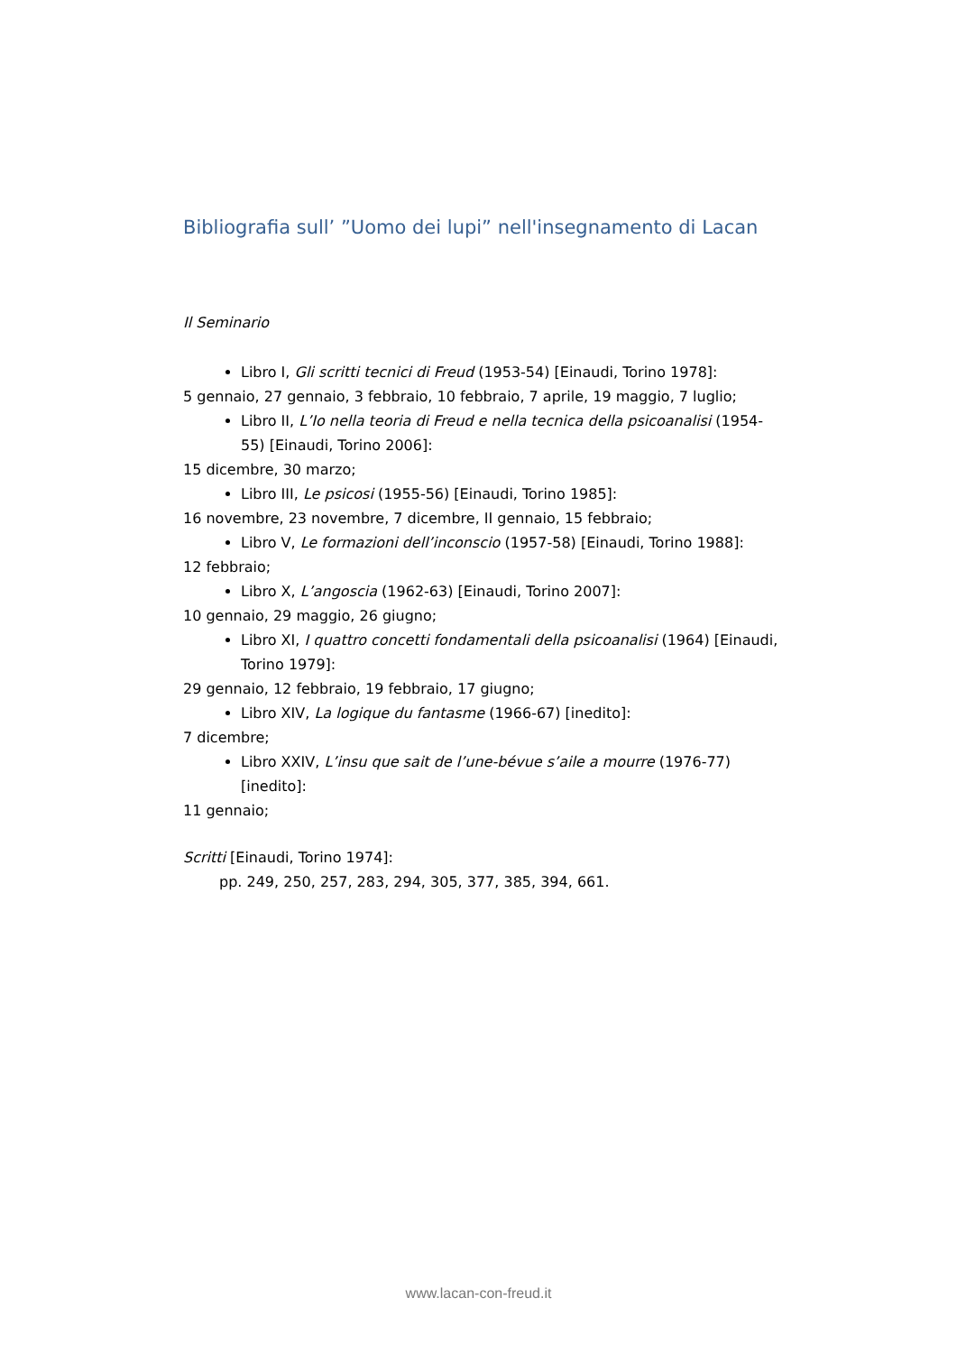Bibliografia sull’ ”Uomo dei lupi” nell'insegnamento di Lacan
Il Seminario
Libro I, Gli scritti tecnici di Freud (1953-54) [Einaudi, Torino 1978]:
5 gennaio, 27 gennaio, 3 febbraio, 10 febbraio, 7 aprile, 19 maggio, 7 luglio;
Libro II, L’Io nella teoria di Freud e nella tecnica della psicoanalisi (1954-55) [Einaudi, Torino 2006]:
15 dicembre, 30 marzo;
Libro III, Le psicosi (1955-56) [Einaudi, Torino 1985]:
16 novembre, 23 novembre, 7 dicembre, II gennaio, 15 febbraio;
Libro V, Le formazioni dell’inconscio (1957-58) [Einaudi, Torino 1988]:
12 febbraio;
Libro X, L’angoscia (1962-63) [Einaudi, Torino 2007]:
10 gennaio, 29 maggio, 26 giugno;
Libro XI, I quattro concetti fondamentali della psicoanalisi (1964) [Einaudi, Torino 1979]:
29 gennaio, 12 febbraio, 19 febbraio, 17 giugno;
Libro XIV, La logique du fantasme (1966-67) [inedito]:
7 dicembre;
Libro XXIV, L’insu que sait de l’une-bévue s’aile a mourre (1976-77) [inedito]:
11 gennaio;
Scritti [Einaudi, Torino 1974]:
pp. 249, 250, 257, 283, 294, 305, 377, 385, 394, 661.
www.lacan-con-freud.it